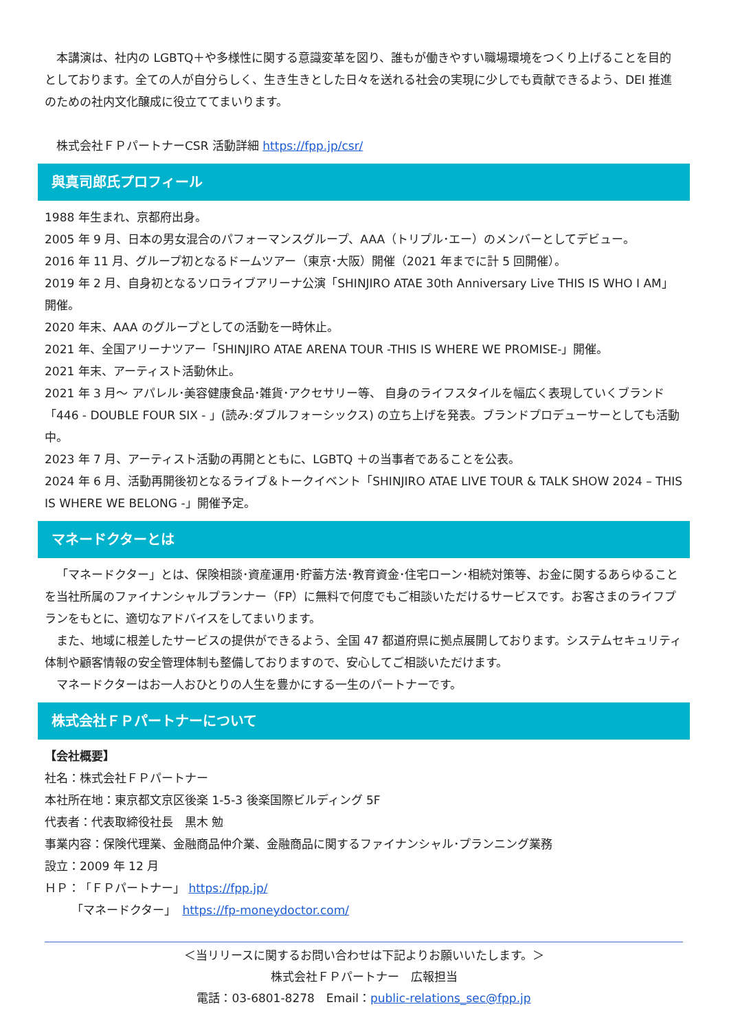本講演は、社内の LGBTQ＋や多様性に関する意識変革を図り、誰もが働きやすい職場環境をつくり上げることを目的としております。全ての人が自分らしく、生き生きとした日々を送れる社会の実現に少しでも貢献できるよう、DEI 推進のための社内文化醸成に役立ててまいります。
株式会社ＦＰパートナーCSR 活動詳細 https://fpp.jp/csr/
與真司郎氏プロフィール
1988 年生まれ、京都府出身。
2005 年 9 月、日本の男女混合のパフォーマンスグループ、AAA（トリプル･エー）のメンバーとしてデビュー。
2016 年 11 月、グループ初となるドームツアー（東京･大阪）開催（2021 年までに計 5 回開催）。
2019 年 2 月、自身初となるソロライブアリーナ公演「SHINJIRO ATAE 30th Anniversary Live THIS IS WHO I AM」開催。
2020 年末、AAA のグループとしての活動を一時休止。
2021 年、全国アリーナツアー「SHINJIRO ATAE ARENA TOUR -THIS IS WHERE WE PROMISE-」開催。
2021 年末、アーティスト活動休止。
2021 年 3 月～ アパレル･美容健康食品･雑貨･アクセサリー等、 自身のライフスタイルを幅広く表現していくブランド「446 - DOUBLE FOUR SIX - 」(読み:ダブルフォーシックス) の立ち上げを発表。ブランドプロデューサーとしても活動中。
2023 年 7 月、アーティスト活動の再開とともに、LGBTQ ＋の当事者であることを公表。
2024 年 6 月、活動再開後初となるライブ＆トークイベント「SHINJIRO ATAE LIVE TOUR & TALK SHOW 2024 – THIS IS WHERE WE BELONG -」開催予定。
マネードクターとは
「マネードクター」とは、保険相談･資産運用･貯蓄方法･教育資金･住宅ローン･相続対策等、お金に関するあらゆることを当社所属のファイナンシャルプランナー（FP）に無料で何度でもご相談いただけるサービスです。お客さまのライフプランをもとに、適切なアドバイスをしてまいります。
また、地域に根差したサービスの提供ができるよう、全国 47 都道府県に拠点展開しております。システムセキュリティ体制や顧客情報の安全管理体制も整備しておりますので、安心してご相談いただけます。
マネードクターはお一人おひとりの人生を豊かにする一生のパートナーです。
株式会社ＦＰパートナーについて
【会社概要】
社名：株式会社ＦＰパートナー
本社所在地：東京都文京区後楽 1-5-3 後楽国際ビルディング 5F
代表者：代表取締役社長　黒木 勉
事業内容：保険代理業、金融商品仲介業、金融商品に関するファイナンシャル･プランニング業務
設立：2009 年 12 月
ＨＰ：「ＦＰパートナー」 https://fpp.jp/
　　 「マネードクター」　https://fp-moneydoctor.com/
＜当リリースに関するお問い合わせは下記よりお願いいたします。＞
株式会社ＦＰパートナー　広報担当
電話：03-6801-8278　Email：public-relations_sec@fpp.jp